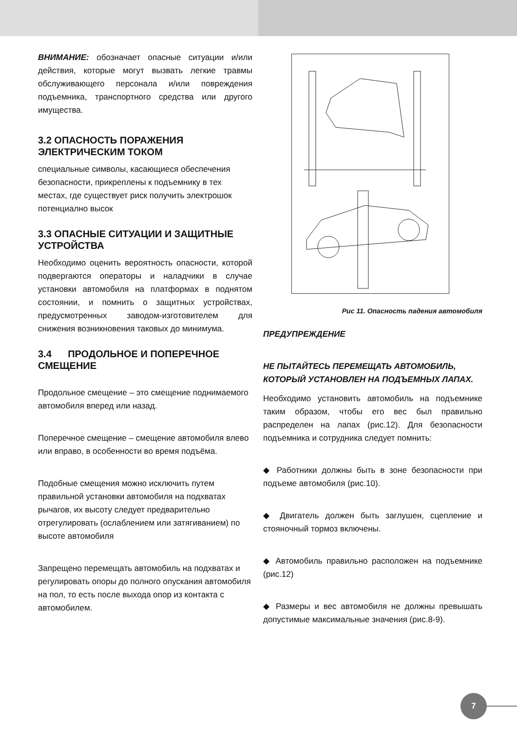ВНИМАНИЕ: обозначает опасные ситуации и/или действия, которые могут вызвать легкие травмы обслуживающего персонала и/или повреждения подъемника, транспортного средства или другого имущества.
3.2 ОПАСНОСТЬ ПОРАЖЕНИЯ ЭЛЕКТРИЧЕСКИМ ТОКОМ
специальные символы, касающиеся обеспечения безопасности, прикреплены к подъемнику в тех местах, где существует риск получить электрошок потенциално высок
3.3 ОПАСНЫЕ СИТУАЦИИ И ЗАЩИТНЫЕ УСТРОЙСТВА
Необходимо оценить вероятность опасности, которой подвергаются операторы и наладчики в случае установки автомобиля на платформах в поднятом состоянии, и помнить о защитных устройствах, предусмотренных заводом-изготовителем для снижения возникновения таковых до минимума.
3.4 ПРОДОЛЬНОЕ И ПОПЕРЕЧНОЕ СМЕЩЕНИЕ
Продольное смещение – это смещение поднимаемого автомобиля вперед или назад.
Поперечное смещение – смещение автомобиля влево или вправо, в особенности во время подъёма.
Подобные смещения можно исключить путем правильной установки автомобиля на подхватах рычагов, их высоту следует предварительно отрегулировать (ослаблением или затягиванием) по высоте автомобиля
Запрещено перемещать автомобиль на подхватах и регулировать опоры до полного опускания автомобиля на пол, то есть после выхода опор из контакта с автомобилем.
Рис 11. Опасность падения автомобиля
ПРЕДУПРЕЖДЕНИЕ
НЕ ПЫТАЙТЕСЬ ПЕРЕМЕЩАТЬ АВТОМОБИЛЬ, КОТОРЫЙ УСТАНОВЛЕН НА ПОДЪЕМНЫХ ЛАПАХ.
Необходимо установить автомобиль на подъемнике таким образом, чтобы его вес был правильно распределен на лапах (рис.12). Для безопасности подъемника и сотрудника следует помнить:
◆ Работники должны быть в зоне безопасности при подъеме автомобиля (рис.10).
◆ Двигатель должен быть заглушен, сцепление и стояночный тормоз включены.
◆ Автомобиль правильно расположен на подъемнике (рис.12)
◆ Размеры и вес автомобиля не должны превышать допустимые максимальные значения (рис.8-9).
7